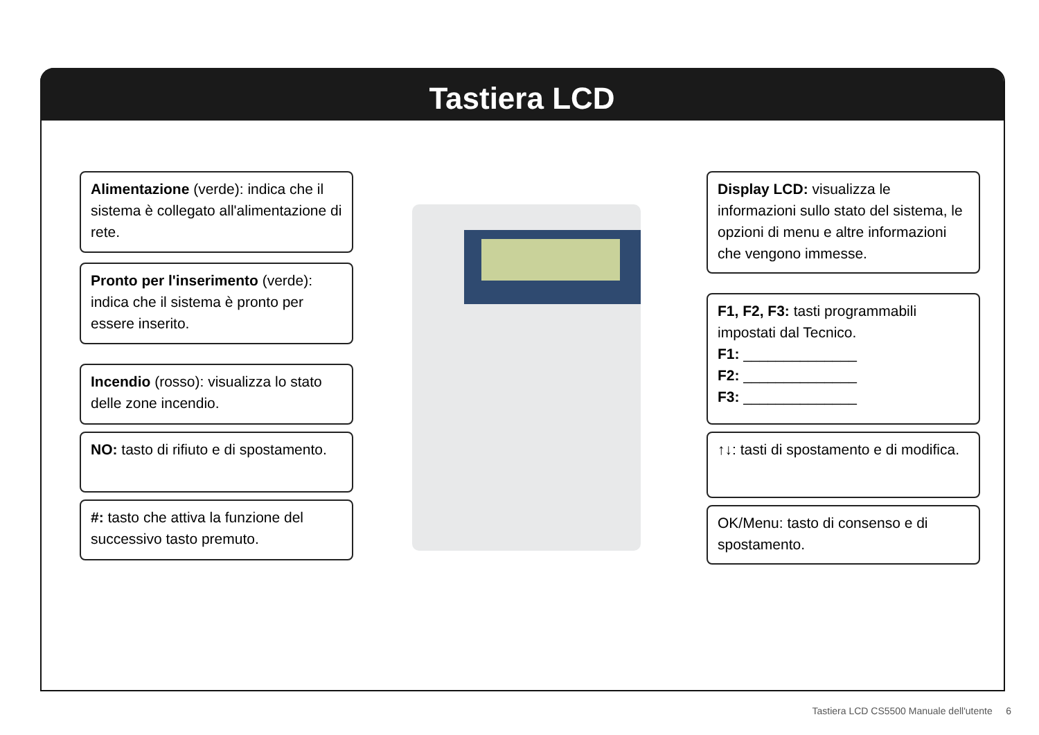Tastiera LCD
Alimentazione (verde): indica che il sistema è collegato all'alimentazione di rete.
Pronto per l'inserimento (verde): indica che il sistema è pronto per essere inserito.
Incendio (rosso): visualizza lo stato delle zone incendio.
NO: tasto di rifiuto e di spostamento.
#: tasto che attiva la funzione del successivo tasto premuto.
Display LCD: visualizza le informazioni sullo stato del sistema, le opzioni di menu e altre informazioni che vengono immesse.
F1, F2, F3: tasti programmabili impostati dal Tecnico.
F1: ______________
F2: ______________
F3: ______________
↑↓: tasti di spostamento e di modifica.
OK/Menu: tasto di consenso e di spostamento.
Tastiera LCD CS5500 Manuale dell'utente 6